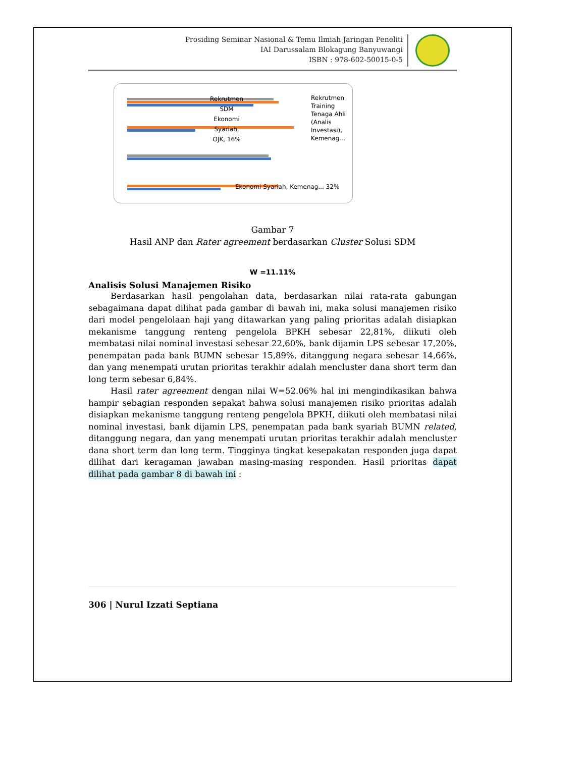Prosiding Seminar Nasional & Temu Ilmiah Jaringan Peneliti
IAI Darussalam Blokagung Banyuwangi
ISBN : 978-602-50015-0-5
Rekrutmen
SDM
Ekonomi
Syariah,
OJK, 16%
Ekonomi Syariah, Kemenag... 32%
Rekrutmen Training Tenaga Ahli (Analis Investasi), Kemenag...
Gambar 7
Hasil ANP dan Rater agreement berdasarkan Cluster Solusi SDM
W =11.11%
Analisis Solusi Manajemen Risiko
Berdasarkan hasil pengolahan data, berdasarkan nilai rata-rata gabungan sebagaimana dapat dilihat pada gambar di bawah ini, maka solusi manajemen risiko dari model pengelolaan haji yang ditawarkan yang paling prioritas adalah disiapkan mekanisme tanggung renteng pengelola BPKH sebesar 22,81%, diikuti oleh membatasi nilai nominal investasi sebesar 22,60%, bank dijamin LPS sebesar 17,20%, penempatan pada bank BUMN sebesar 15,89%, ditanggung negara sebesar 14,66%, dan yang menempati urutan prioritas terakhir adalah mencluster dana short term dan long term sebesar 6,84%.
Hasil rater agreement dengan nilai W=52.06% hal ini mengindikasikan bahwa hampir sebagian responden sepakat bahwa solusi manajemen risiko prioritas adalah disiapkan mekanisme tanggung renteng pengelola BPKH, diikuti oleh membatasi nilai nominal investasi, bank dijamin LPS, penempatan pada bank syariah BUMN related, ditanggung negara, dan yang menempati urutan prioritas terakhir adalah mencluster dana short term dan long term. Tingginya tingkat kesepakatan responden juga dapat dilihat dari keragaman jawaban masing-masing responden. Hasil prioritas dapat dilihat pada gambar 8 di bawah ini :
306 | Nurul Izzati Septiana